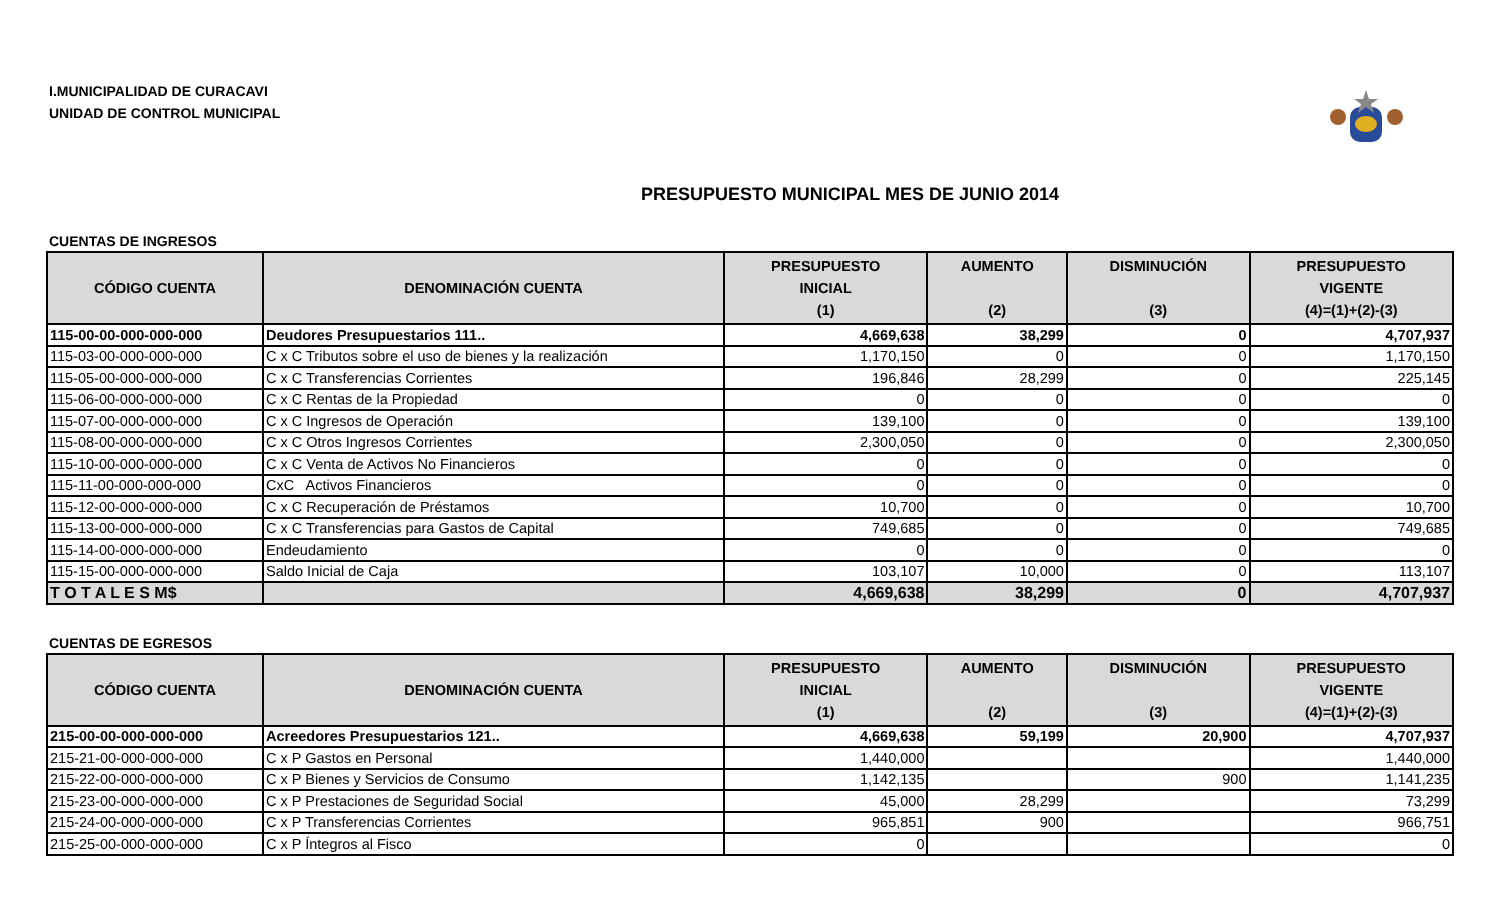I.MUNICIPALIDAD DE CURACAVI
UNIDAD DE CONTROL MUNICIPAL
PRESUPUESTO MUNICIPAL MES DE JUNIO 2014
CUENTAS DE INGRESOS
| CÓDIGO CUENTA | DENOMINACIÓN CUENTA | PRESUPUESTO INICIAL (1) | AUMENTO (2) | DISMINUCIÓN (3) | PRESUPUESTO VIGENTE (4)=(1)+(2)-(3) |
| --- | --- | --- | --- | --- | --- |
| 115-00-00-000-000-000 | Deudores Presupuestarios 111.. | 4,669,638 | 38,299 | 0 | 4,707,937 |
| 115-03-00-000-000-000 | C x C Tributos sobre el uso de bienes y la realización | 1,170,150 | 0 | 0 | 1,170,150 |
| 115-05-00-000-000-000 | C x C Transferencias Corrientes | 196,846 | 28,299 | 0 | 225,145 |
| 115-06-00-000-000-000 | C x C Rentas de la Propiedad | 0 | 0 | 0 | 0 |
| 115-07-00-000-000-000 | C x C Ingresos de Operación | 139,100 | 0 | 0 | 139,100 |
| 115-08-00-000-000-000 | C x C Otros Ingresos Corrientes | 2,300,050 | 0 | 0 | 2,300,050 |
| 115-10-00-000-000-000 | C x C Venta de Activos No Financieros | 0 | 0 | 0 | 0 |
| 115-11-00-000-000-000 | CxC Activos Financieros | 0 | 0 | 0 | 0 |
| 115-12-00-000-000-000 | C x C Recuperación de Préstamos | 10,700 | 0 | 0 | 10,700 |
| 115-13-00-000-000-000 | C x C Transferencias para Gastos de Capital | 749,685 | 0 | 0 | 749,685 |
| 115-14-00-000-000-000 | Endeudamiento | 0 | 0 | 0 | 0 |
| 115-15-00-000-000-000 | Saldo Inicial de Caja | 103,107 | 10,000 | 0 | 113,107 |
| T O T A L E S M$ | | 4,669,638 | 38,299 | 0 | 4,707,937 |
CUENTAS DE EGRESOS
| CÓDIGO CUENTA | DENOMINACIÓN CUENTA | PRESUPUESTO INICIAL (1) | AUMENTO (2) | DISMINUCIÓN (3) | PRESUPUESTO VIGENTE (4)=(1)+(2)-(3) |
| --- | --- | --- | --- | --- | --- |
| 215-00-00-000-000-000 | Acreedores Presupuestarios 121.. | 4,669,638 | 59,199 | 20,900 | 4,707,937 |
| 215-21-00-000-000-000 | C x P Gastos en Personal | 1,440,000 | | | 1,440,000 |
| 215-22-00-000-000-000 | C x P Bienes y Servicios de Consumo | 1,142,135 | | 900 | 1,141,235 |
| 215-23-00-000-000-000 | C x P Prestaciones de Seguridad Social | 45,000 | 28,299 | | 73,299 |
| 215-24-00-000-000-000 | C x P Transferencias Corrientes | 965,851 | 900 | | 966,751 |
| 215-25-00-000-000-000 | C x P Íntegros al Fisco | 0 | | | 0 |